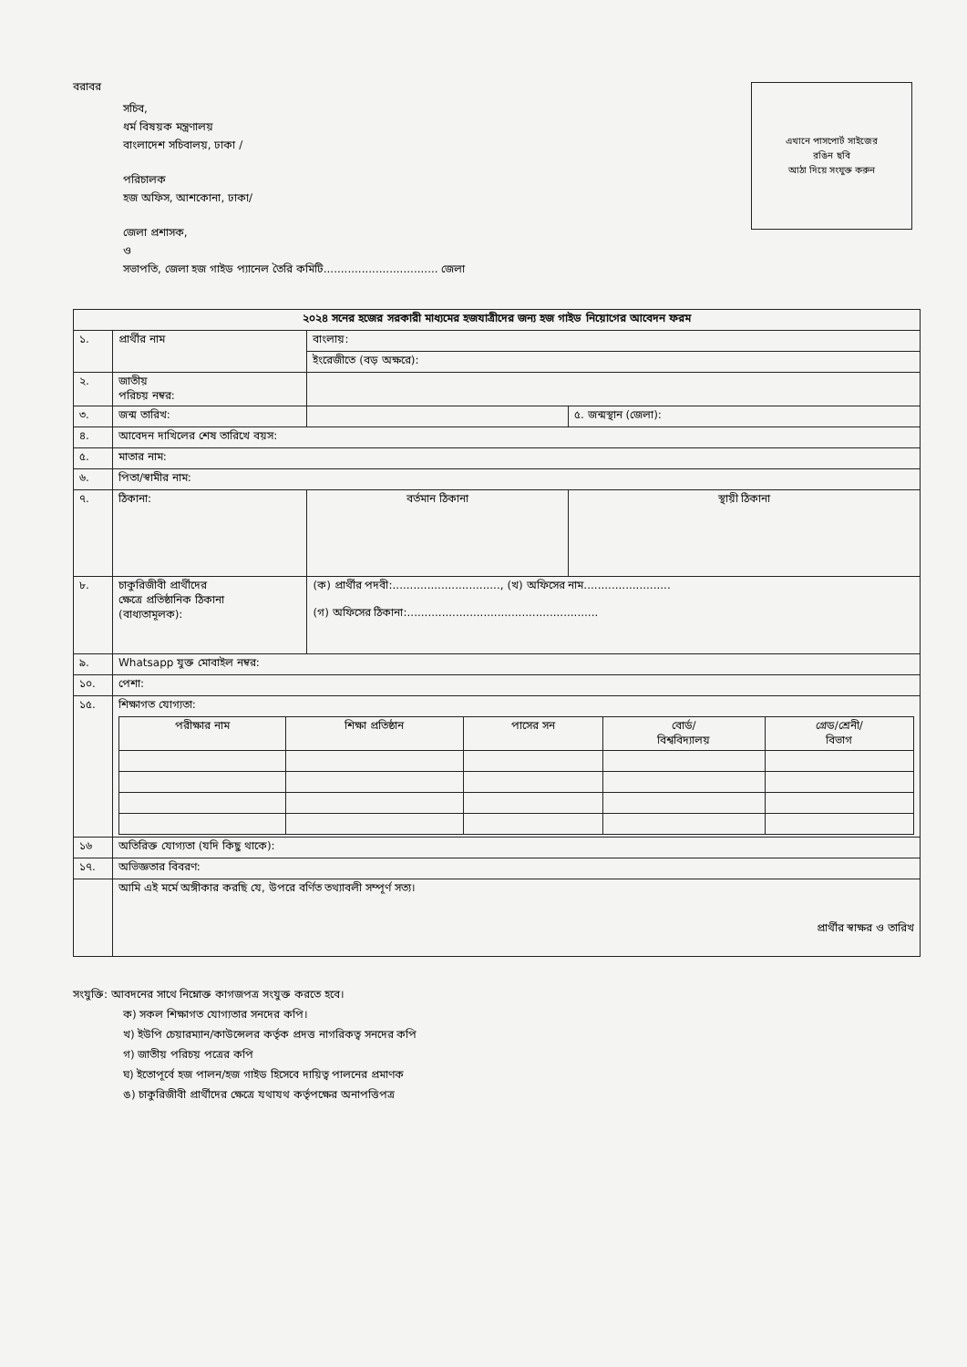বরাবর
সচিব,
ধর্ম বিষয়ক মন্ত্রণালয়
বাংলাদেশ সচিবালয়, ঢাকা /
পরিচালক
হজ অফিস, আশকোনা, ঢাকা/
জেলা প্রশাসক,
ও
সভাপতি, জেলা হজ গাইড প্যানেল তৈরি কমিটি................................. জেলা
এখানে পাসপোর্ট সাইজের
রঙিন ছবি
আঠা দিয়ে সংযুক্ত করুন
| ২০২৪ সনের হজের সরকারী মাধ্যমের হজযাত্রীদের জন্য হজ গাইড নিয়োগের আবেদন ফরম | | | |
| --- | --- | --- | --- |
| ১. | প্রার্থীর নাম | বাংলায়: | |
| | | ইংরেজীতে (বড় অক্ষরে): | |
| ২. | জাতীয় পরিচয় নম্বর: | | |
| ৩. | জন্ম তারিখ: | | ৫. জন্মস্থান (জেলা): |
| ৪. | আবেদন দাখিলের শেষ তারিখে বয়স: | | |
| ৫. | মাতার নাম: | | |
| ৬. | পিতা/স্বামীর নাম: | | |
| ৭. | ঠিকানা: | বর্তমান ঠিকানা | স্থায়ী ঠিকানা |
| ৮. | চাকুরিজীবী প্রার্থীদের ক্ষেত্রে প্রতিষ্ঠানিক ঠিকানা (বাধ্যতামূলক): | (ক) প্রার্থীর পদবী:..............................., (খ) অফিসের নাম......................... (গ) অফিসের ঠিকানা:....................................................... | |
| ৯. | Whatsapp যুক্ত মোবাইল নম্বর: | | |
| ১০. | পেশা: | | |
| ১৫. | শিক্ষাগত যোগ্যতা: / পরীক্ষার নাম / শিক্ষা প্রতিষ্ঠান / পাসের সন / বোর্ড/ বিশ্ববিদ্যালয় / গ্রেড/শ্রেনী/ বিভাগ / | | |
| ১৬ | অতিরিক্ত যোগ্যতা (যদি কিছু থাকে): | | |
| ১৭. | অভিজ্ঞতার বিবরণ: | | |
| | আমি এই মর্মে অঙ্গীকার করছি যে, উপরে বর্ণিত তথ্যাবলী সম্পূর্ণ সত্য। প্রার্থীর স্বাক্ষর ও তারিখ | | |
সংযুক্তি: আবদনের সাথে নিম্নোক্ত কাগজপত্র সংযুক্ত করতে হবে।
ক) সকল শিক্ষাগত যোগ্যতার সনদের কপি।
খ) ইউপি চেয়ারম্যান/কাউন্সেলর কর্তৃক প্রদত্ত নাগরিকত্ব সনদের কপি
গ) জাতীয় পরিচয় পত্রের কপি
ঘ) ইতোপূর্বে হজ পালন/হজ গাইড হিসেবে দায়িত্ব পালনের প্রমাণক
ঙ) চাকুরিজীবী প্রার্থীদের ক্ষেত্রে যথাযথ কর্তৃপক্ষের অনাপত্তিপত্র